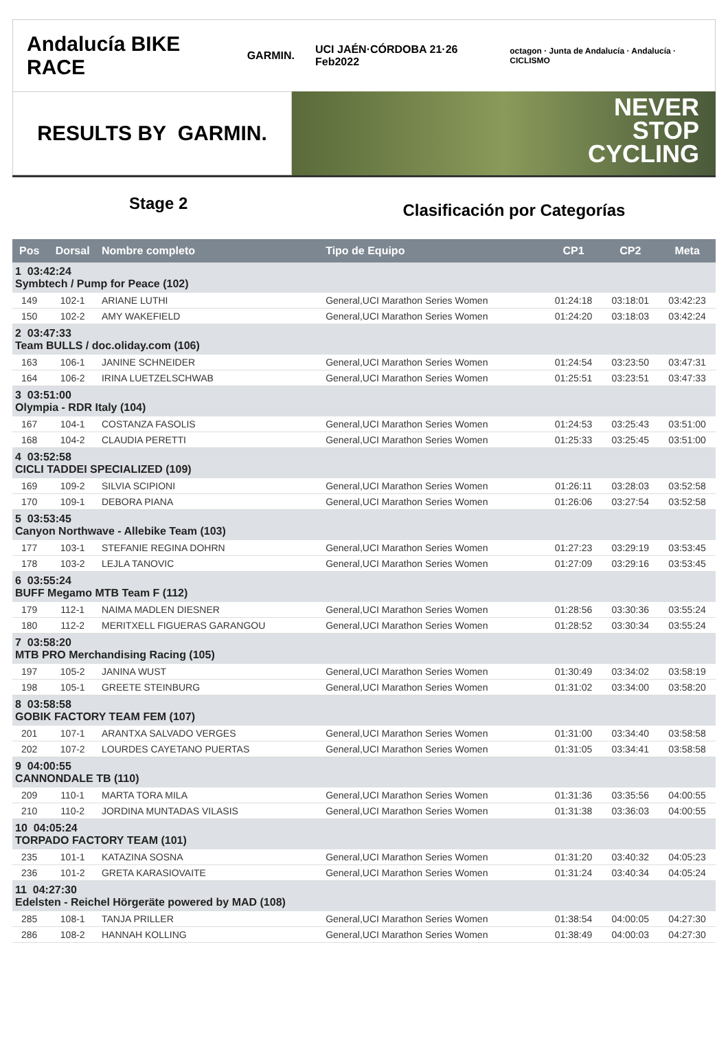Andalucía BIKE RACE GARMIN. UCI JAÉN·CÓRDOBA 21·26 Feb2022 octagon · Junta de Andalucía · Andalucía · CICLISMO
RESULTS BY GARMIN.
NEVER
STOP
CYCLING
Stage 2
Clasificación por Categorías
| Pos | Dorsal | Nombre completo | Tipo de Equipo | CP1 | CP2 | Meta |
| --- | --- | --- | --- | --- | --- | --- |
| 1 03:42:24 Symbtech / Pump for Peace (102) | | | | | | |
| 149 | 102-1 | ARIANE LUTHI | General,UCI Marathon Series Women | 01:24:18 | 03:18:01 | 03:42:23 |
| 150 | 102-2 | AMY WAKEFIELD | General,UCI Marathon Series Women | 01:24:20 | 03:18:03 | 03:42:24 |
| 2 03:47:33 Team BULLS / doc.oliday.com (106) | | | | | | |
| 163 | 106-1 | JANINE SCHNEIDER | General,UCI Marathon Series Women | 01:24:54 | 03:23:50 | 03:47:31 |
| 164 | 106-2 | IRINA LUETZELSCHWAB | General,UCI Marathon Series Women | 01:25:51 | 03:23:51 | 03:47:33 |
| 3 03:51:00 Olympia - RDR Italy (104) | | | | | | |
| 167 | 104-1 | COSTANZA FASOLIS | General,UCI Marathon Series Women | 01:24:53 | 03:25:43 | 03:51:00 |
| 168 | 104-2 | CLAUDIA PERETTI | General,UCI Marathon Series Women | 01:25:33 | 03:25:45 | 03:51:00 |
| 4 03:52:58 CICLI TADDEI SPECIALIZED (109) | | | | | | |
| 169 | 109-2 | SILVIA SCIPIONI | General,UCI Marathon Series Women | 01:26:11 | 03:28:03 | 03:52:58 |
| 170 | 109-1 | DEBORA PIANA | General,UCI Marathon Series Women | 01:26:06 | 03:27:54 | 03:52:58 |
| 5 03:53:45 Canyon Northwave - Allebike Team (103) | | | | | | |
| 177 | 103-1 | STEFANIE REGINA DOHRN | General,UCI Marathon Series Women | 01:27:23 | 03:29:19 | 03:53:45 |
| 178 | 103-2 | LEJLA TANOVIC | General,UCI Marathon Series Women | 01:27:09 | 03:29:16 | 03:53:45 |
| 6 03:55:24 BUFF Megamo MTB Team F (112) | | | | | | |
| 179 | 112-1 | NAIMA MADLEN DIESNER | General,UCI Marathon Series Women | 01:28:56 | 03:30:36 | 03:55:24 |
| 180 | 112-2 | MERITXELL FIGUERAS GARANGOU | General,UCI Marathon Series Women | 01:28:52 | 03:30:34 | 03:55:24 |
| 7 03:58:20 MTB PRO Merchandising Racing (105) | | | | | | |
| 197 | 105-2 | JANINA WUST | General,UCI Marathon Series Women | 01:30:49 | 03:34:02 | 03:58:19 |
| 198 | 105-1 | GREETE STEINBURG | General,UCI Marathon Series Women | 01:31:02 | 03:34:00 | 03:58:20 |
| 8 03:58:58 GOBIK FACTORY TEAM FEM (107) | | | | | | |
| 201 | 107-1 | ARANTXA SALVADO VERGES | General,UCI Marathon Series Women | 01:31:00 | 03:34:40 | 03:58:58 |
| 202 | 107-2 | LOURDES CAYETANO PUERTAS | General,UCI Marathon Series Women | 01:31:05 | 03:34:41 | 03:58:58 |
| 9 04:00:55 CANNONDALE TB (110) | | | | | | |
| 209 | 110-1 | MARTA TORA MILA | General,UCI Marathon Series Women | 01:31:36 | 03:35:56 | 04:00:55 |
| 210 | 110-2 | JORDINA MUNTADAS VILASIS | General,UCI Marathon Series Women | 01:31:38 | 03:36:03 | 04:00:55 |
| 10 04:05:24 TORPADO FACTORY TEAM (101) | | | | | | |
| 235 | 101-1 | KATAZINA SOSNA | General,UCI Marathon Series Women | 01:31:20 | 03:40:32 | 04:05:23 |
| 236 | 101-2 | GRETA KARASIOVAITE | General,UCI Marathon Series Women | 01:31:24 | 03:40:34 | 04:05:24 |
| 11 04:27:30 Edelsten - Reichel Hörgeräte powered by MAD (108) | | | | | | |
| 285 | 108-1 | TANJA PRILLER | General,UCI Marathon Series Women | 01:38:54 | 04:00:05 | 04:27:30 |
| 286 | 108-2 | HANNAH KOLLING | General,UCI Marathon Series Women | 01:38:49 | 04:00:03 | 04:27:30 |